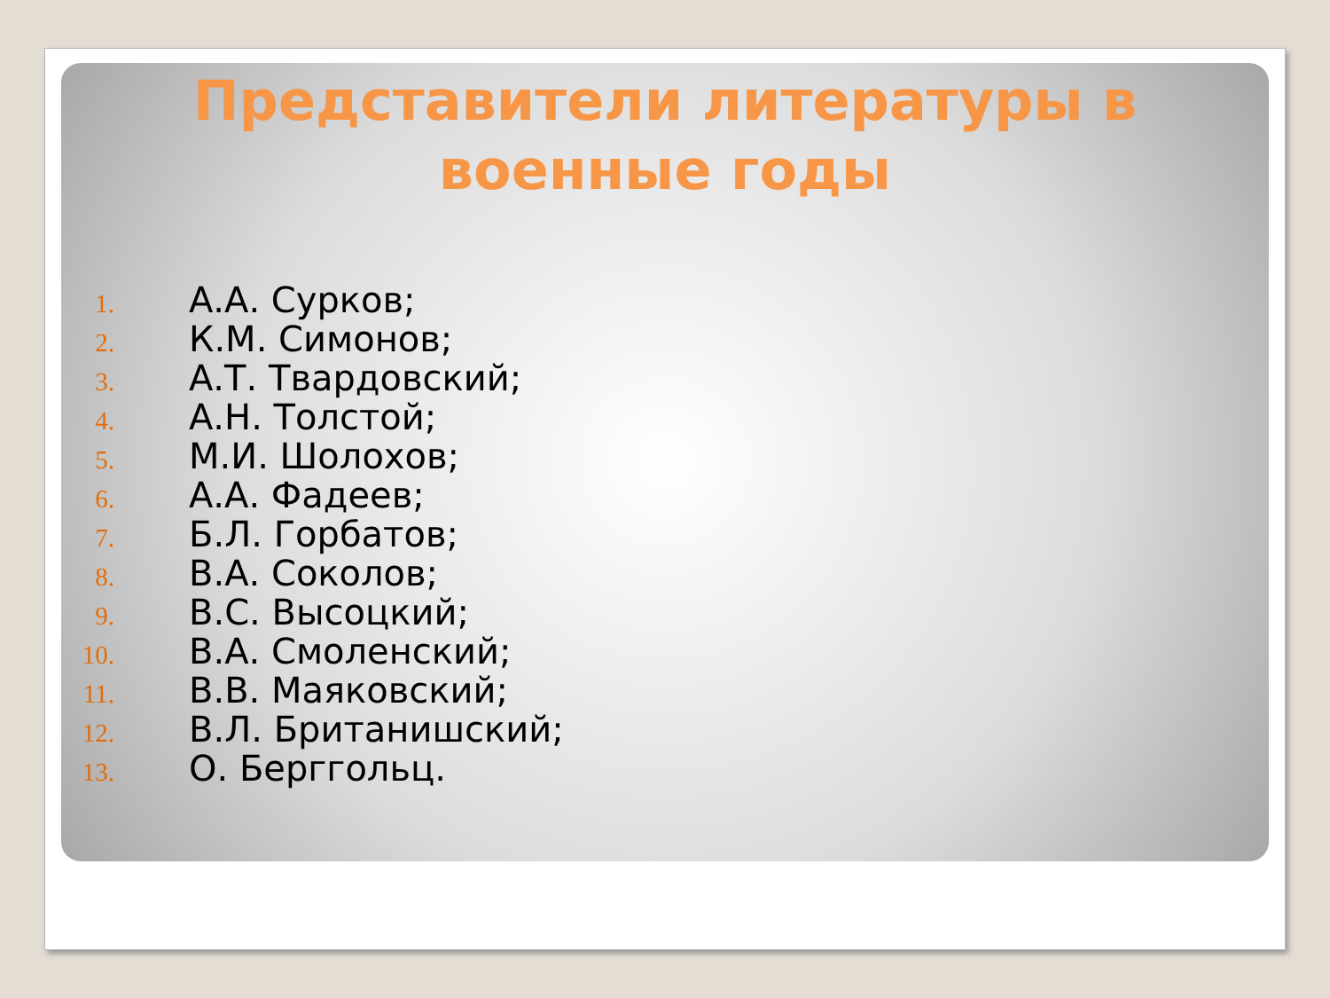Представители литературы в военные годы
1. А.А. Сурков;
2. К.М. Симонов;
3. А.Т. Твардовский;
4. А.Н. Толстой;
5. М.И. Шолохов;
6. А.А. Фадеев;
7. Б.Л. Горбатов;
8. В.А. Соколов;
9. В.С. Высоцкий;
10. В.А. Смоленский;
11. В.В. Маяковский;
12. В.Л. Британишский;
13. О. Берггольц.